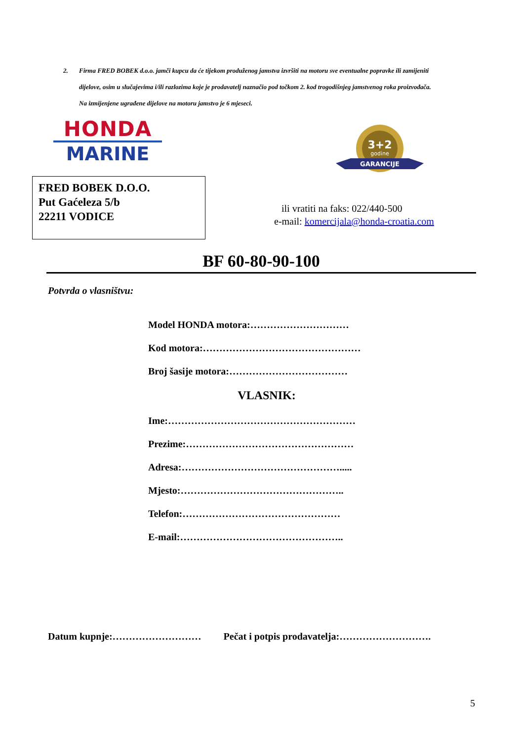2. Firma FRED BOBEK d.o.o. jamči kupcu da će tijekom produženog jamstva izvršiti na motoru sve eventualne popravke ili zamijeniti
dijelove, osim u slučajevima i/ili razlozima koje je prodavatelj naznačio pod točkom 2. kod trogodišnjeg jamstvenog roka proizvođača.
Na izmijenjene ugrađene dijelove na motoru jamstvo je 6 mjeseci.
HONDA
MARINE
3+2
godine
GARANCIJE
FRED BOBEK D.O.O.
Put Gaćeleza 5/b
22211 VODICE
ili vratiti na faks: 022/440-500
e-mail: komercijala@honda-croatia.com
BF 60-80-90-100
Potvrda o vlasništvu:
Model HONDA motora:…………………………
Kod motora:…………………………………………
Broj šasije motora:………………………………
VLASNIK:
Ime:…………………………………………………
Prezime:……………………………………………
Adresa:………………………………………….....
Mjesto:…………………………………………..
Telefon:…………………………………………
E-mail:…………………………………………..
Datum kupnje:……………………… Pečat i potpis prodavatelja:……………………….
5